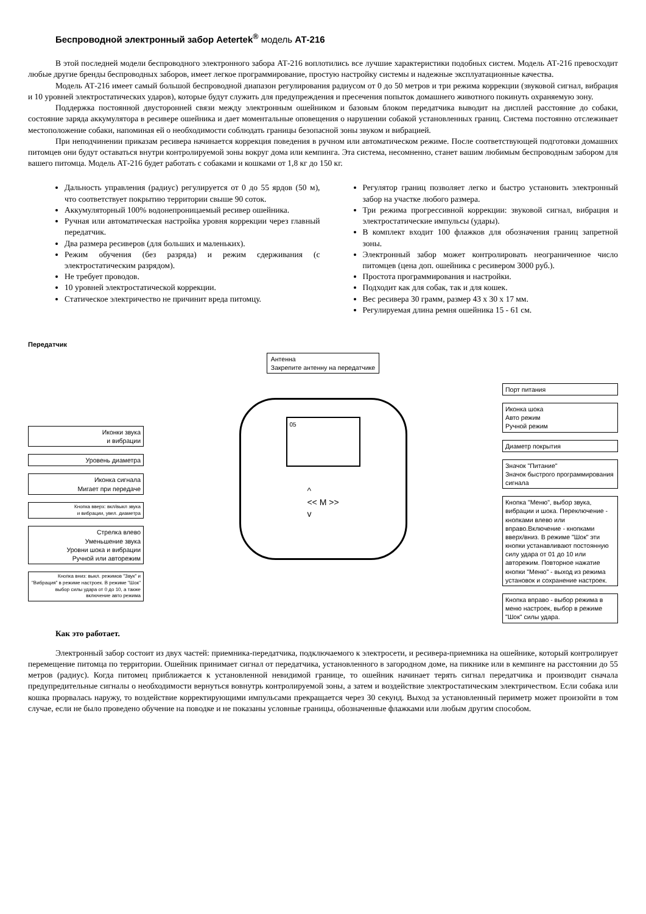Беспроводной электронный забор Aetertek<sup>®</sup> модель АТ-216
В этой последней модели беспроводного электронного забора АТ-216 воплотились все лучшие характеристики подобных систем. Модель АТ-216 превосходит любые другие бренды беспроводных заборов, имеет легкое программирование, простую настройку системы и надежные эксплуатационные качества.
Модель АТ-216 имеет самый большой беспроводной диапазон регулирования радиусом от 0 до 50 метров и три режима коррекции (звуковой сигнал, вибрация и 10 уровней электростатических ударов), которые будут служить для предупреждения и пресечения попыток домашнего животного покинуть охраняемую зону.
Поддержка постоянной двусторонней связи между электронным ошейником и базовым блоком передатчика выводит на дисплей расстояние до собаки, состояние заряда аккумулятора в ресивере ошейника и дает моментальные оповещения о нарушении собакой установленных границ. Система постоянно отслеживает местоположение собаки, напоминая ей о необходимости соблюдать границы безопасной зоны звуком и вибрацией.
При неподчинении приказам ресивера начинается коррекция поведения в ручном или автоматическом режиме. После соответствующей подготовки домашних питомцев они будут оставаться внутри контролируемой зоны вокруг дома или кемпинга. Эта система, несомненно, станет вашим любимым беспроводным забором для вашего питомца. Модель АТ-216 будет работать с собаками и кошками от 1,8 кг до 150 кг.
Дальность управления (радиус) регулируется от 0 до 55 ярдов (50 м), что соответствует покрытию территории свыше 90 соток.
Аккумуляторный 100% водонепроницаемый ресивер ошейника.
Ручная или автоматическая настройка уровня коррекции через главный передатчик.
Два размера ресиверов (для больших и маленьких).
Режим обучения (без разряда) и режим сдерживания (с электростатическим разрядом).
Не требует проводов.
10 уровней электростатической коррекции.
Статическое электричество не причинит вреда питомцу.
Регулятор границ позволяет легко и быстро установить электронный забор на участке любого размера.
Три режима прогрессивной коррекции: звуковой сигнал, вибрация и электростатические импульсы (удары).
В комплект входит 100 флажков для обозначения границ запретной зоны.
Электронный забор может контролировать неограниченное число питомцев (цена доп. ошейника с ресивером 3000 руб.).
Простота программирования и настройки.
Подходит как для собак, так и для кошек.
Вес ресивера 30 грамм, размер 43 х 30 х 17 мм.
Регулируемая длина ремня ошейника 15 - 61 см.
Передатчик
Иконки звука
и вибрации
Уровень диаметра
Иконка сигнала
Мигает при передаче
Кнопка вверх: вкл/выкл звука
и вибрации, увел. диаметра
Стрелка влево
Уменьшение звука
Уровни шока и вибрации
Ручной или авторежим
Кнопка вниз: выкл. режимов "Звук" и "Вибрация" в режиме настроек. В режиме "Шок" выбор силы удара от 0 до 10, а также включение авто режима
Антенна
Закрепите антенну на передатчике
05
^
<< M >>
v
Порт питания
Иконка шока
Авто режим
Ручной режим
Диаметр покрытия
Значок "Питание"
Значок быстрого программирования сигнала
Кнопка "Меню", выбор звука, вибрации и шока. Переключение - кнопками влево или вправо.Включение - кнопками вверх/вниз. В режиме "Шок" эти кнопки устанавливают постоянную силу удара от 01 до 10 или авторежим. Повторное нажатие кнопки "Меню" - выход из режима установок и сохранение настроек.
Кнопка вправо - выбор режима в меню настроек, выбор в режиме "Шок" силы удара.
Как это работает.
Электронный забор состоит из двух частей: приемника-передатчика, подключаемого к электросети, и ресивера-приемника на ошейнике, который контролирует перемещение питомца по территории. Ошейник принимает сигнал от передатчика, установленного в загородном доме, на пикнике или в кемпинге на расстоянии до 55 метров (радиус). Когда питомец приближается к установленной невидимой границе, то ошейник начинает терять сигнал передатчика и производит сначала предупредительные сигналы о необходимости вернуться вовнутрь контролируемой зоны, а затем и воздействие электростатическим электричеством. Если собака или кошка прорвалась наружу, то воздействие корректирующими импульсами прекращается через 30 секунд. Выход за установленный периметр может произойти в том случае, если не было проведено обучение на поводке и не показаны условные границы, обозначенные флажками или любым другим способом.